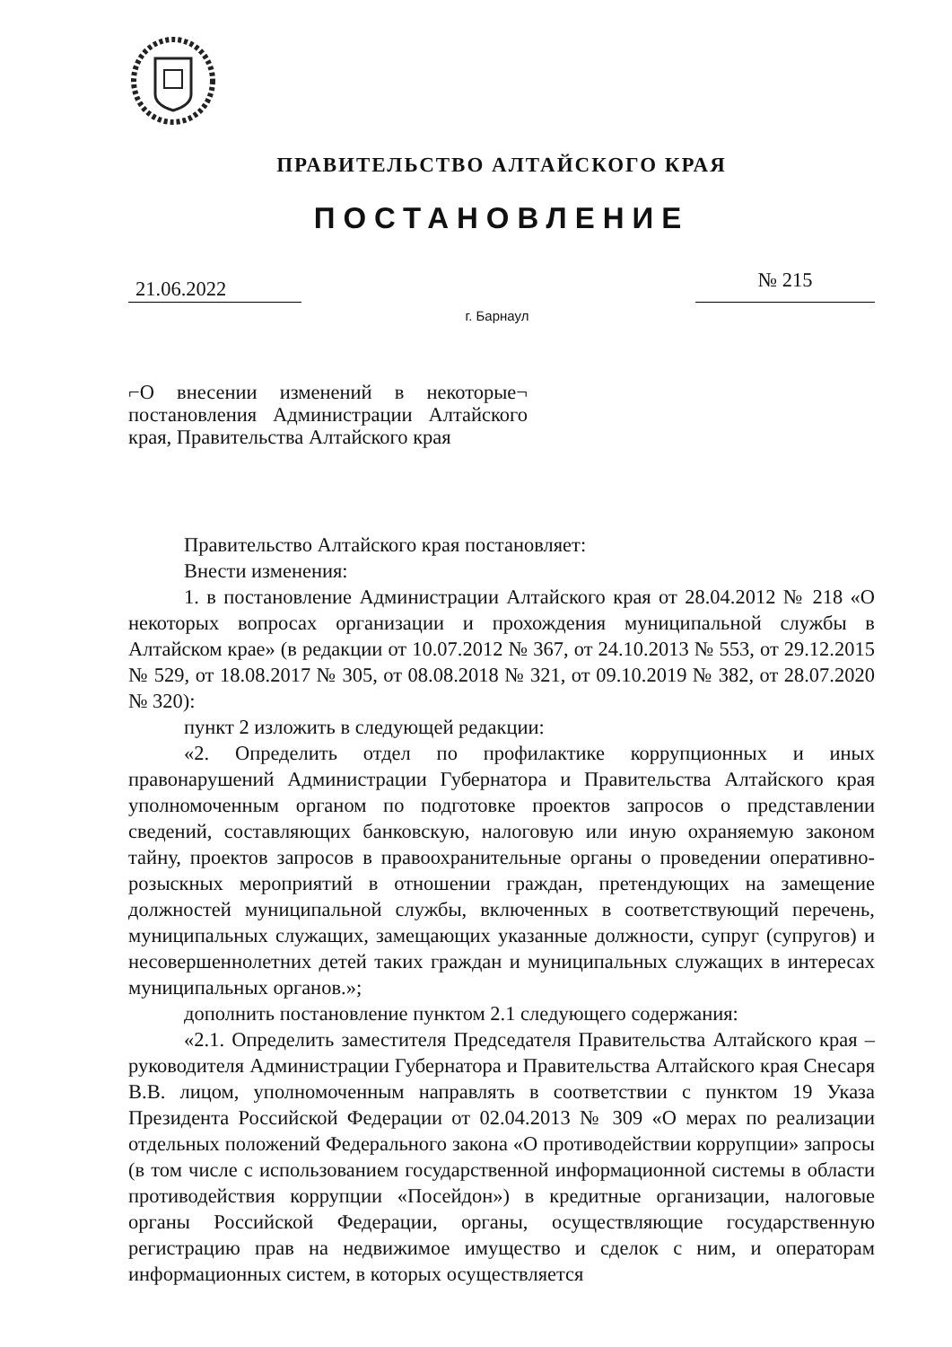ПРАВИТЕЛЬСТВО АЛТАЙСКОГО КРАЯ
ПОСТАНОВЛЕНИЕ
21.06.2022
№ 215
г. Барнаул
⌐О внесении изменений в некоторые¬ постановления Администрации Алтайского края, Правительства Алтайского края
Правительство Алтайского края постановляет:
Внести изменения:
1. в постановление Администрации Алтайского края от 28.04.2012 № 218 «О некоторых вопросах организации и прохождения муниципальной службы в Алтайском крае» (в редакции от 10.07.2012 № 367, от 24.10.2013 № 553, от 29.12.2015 № 529, от 18.08.2017 № 305, от 08.08.2018 № 321, от 09.10.2019 № 382, от 28.07.2020 № 320):
пункт 2 изложить в следующей редакции:
«2. Определить отдел по профилактике коррупционных и иных правонарушений Администрации Губернатора и Правительства Алтайского края уполномоченным органом по подготовке проектов запросов о представлении сведений, составляющих банковскую, налоговую или иную охраняемую законом тайну, проектов запросов в правоохранительные органы о проведении оперативно-розыскных мероприятий в отношении граждан, претендующих на замещение должностей муниципальной службы, включенных в соответствующий перечень, муниципальных служащих, замещающих указанные должности, супруг (супругов) и несовершеннолетних детей таких граждан и муниципальных служащих в интересах муниципальных органов.»;
дополнить постановление пунктом 2.1 следующего содержания:
«2.1. Определить заместителя Председателя Правительства Алтайского края – руководителя Администрации Губернатора и Правительства Алтайского края Снесаря В.В. лицом, уполномоченным направлять в соответствии с пунктом 19 Указа Президента Российской Федерации от 02.04.2013 № 309 «О мерах по реализации отдельных положений Федерального закона «О противодействии коррупции» запросы (в том числе с использованием государственной информационной системы в области противодействия коррупции «Посейдон») в кредитные организации, налоговые органы Российской Федерации, органы, осуществляющие государственную регистрацию прав на недвижимое имущество и сделок с ним, и операторам информационных систем, в которых осуществляется